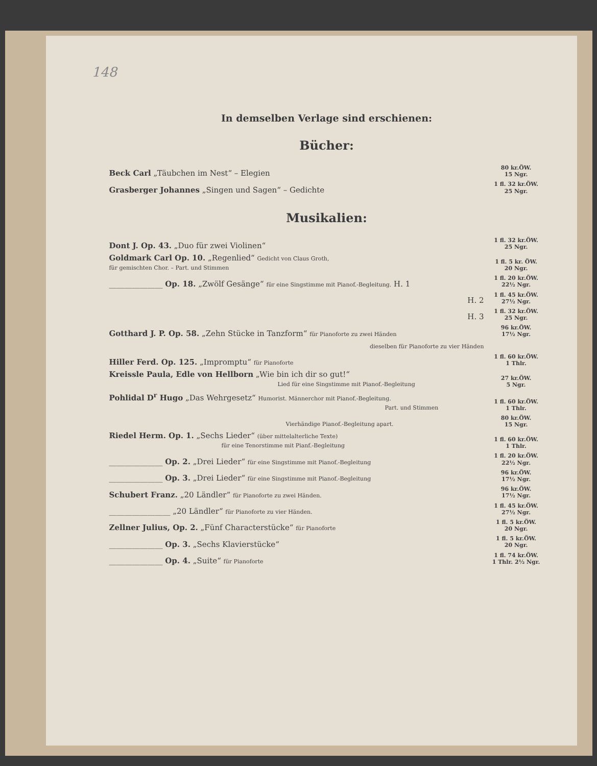148
In demselben Verlage sind erschienen:
Bücher:
| Beck Carl „Täubchen im Nest“ – Elegien | 80 kr.ÖW. 15 Ngr. |
| Grasberger Johannes „Singen und Sagen“ – Gedichte | 1 fl. 32 kr.ÖW. 25 Ngr. |
Musikalien:
| Dont J. Op. 43. „Duo für zwei Violinen“ | 1 fl. 32 kr.ÖW. 25 Ngr. |
| Goldmark Carl Op. 10. „Regenlied“ Gedicht von Claus Groth, für gemischten Chor. – Part. und Stimmen | 1 fl. 5 kr. ÖW. 20 Ngr. |
| ______________ Op. 18. „Zwölf Gesänge“ für eine Singstimme mit Pianof.-Begleitung. H. 1 | 1 fl. 20 kr.ÖW. 22½ Ngr. |
| H. 2 | 1 fl. 45 kr.ÖW. 27½ Ngr. |
| H. 3 | 1 fl. 32 kr.ÖW. 25 Ngr. |
| Gotthard J. P. Op. 58. „Zehn Stücke in Tanzform“ für Pianoforte zu zwei Händen | 96 kr.ÖW. 17½ Ngr. |
| dieselben für Pianoforte zu vier Händen | |
| Hiller Ferd. Op. 125. „Impromptu“ für Pianoforte | 1 fl. 60 kr.ÖW. 1 Thlr. |
| Kreissle Paula, Edle von Hellborn „Wie bin ich dir so gut!“ Lied für eine Singstimme mit Pianof.-Begleitung | 27 kr.ÖW. 5 Ngr. |
| Pohlidal D<sup>r</sup> Hugo „Das Wehrgesetz“ Humorist. Männerchor mit Pianof.-Begleitung. Part. und Stimmen | 1 fl. 60 kr.ÖW. 1 Thlr. |
| Vierhändige Pianof.-Begleitung apart. | 80 kr.ÖW. 15 Ngr. |
| Riedel Herm. Op. 1. „Sechs Lieder“ (über mittelalterliche Texte) für eine Tenorstimme mit Pianf.-Begleitung | 1 fl. 60 kr.ÖW. 1 Thlr. |
| ______________ Op. 2. „Drei Lieder“ für eine Singstimme mit Pianof.-Begleitung | 1 fl. 20 kr.ÖW. 22½ Ngr. |
| ______________ Op. 3. „Drei Lieder“ für eine Singstimme mit Pianof.-Begleitung | 96 kr.ÖW. 17½ Ngr. |
| Schubert Franz. „20 Ländler“ für Pianoforte zu zwei Händen. | 96 kr.ÖW. 17½ Ngr. |
| ________________ „20 Ländler“ für Pianoforte zu vier Händen. | 1 fl. 45 kr.ÖW. 27½ Ngr. |
| Zellner Julius, Op. 2. „Fünf Characterstücke“ für Pianoforte | 1 fl. 5 kr.ÖW. 20 Ngr. |
| ______________ Op. 3. „Sechs Klavierstücke“ | 1 fl. 5 kr.ÖW. 20 Ngr. |
| ______________ Op. 4. „Suite“ für Pianoforte | 1 fl. 74 kr.ÖW. 1 Thlr. 2½ Ngr. |